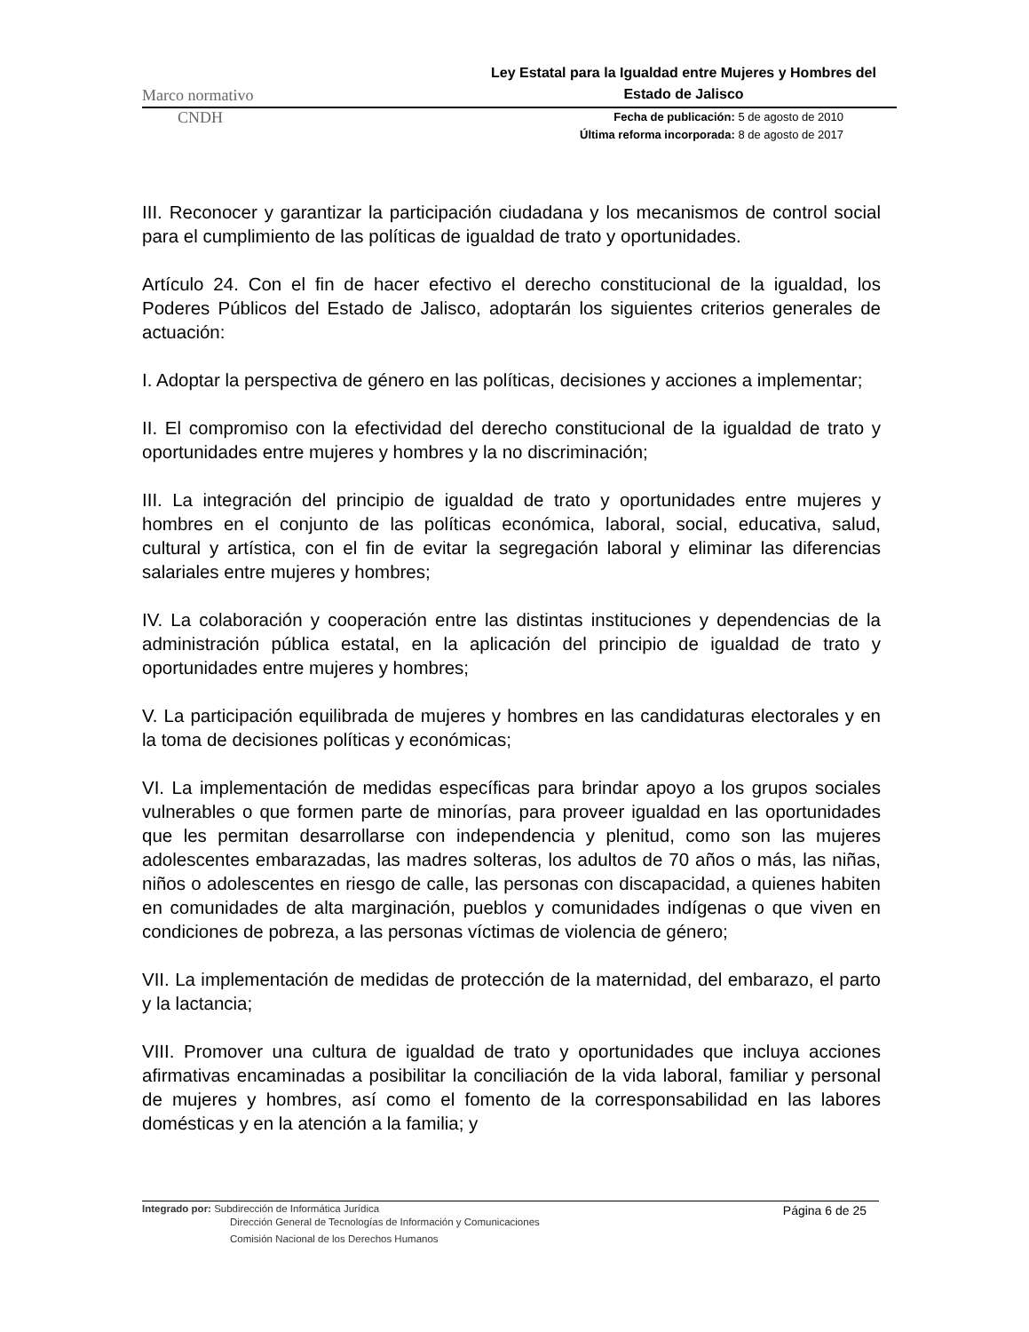Marco normativo Ley Estatal para la Igualdad entre Mujeres y Hombres del Estado de Jalisco
CNDH
Fecha de publicación: 5 de agosto de 2010
Última reforma incorporada: 8 de agosto de 2017
III. Reconocer y garantizar la participación ciudadana y los mecanismos de control social para el cumplimiento de las políticas de igualdad de trato y oportunidades.
Artículo 24. Con el fin de hacer efectivo el derecho constitucional de la igualdad, los Poderes Públicos del Estado de Jalisco, adoptarán los siguientes criterios generales de actuación:
I. Adoptar la perspectiva de género en las políticas, decisiones y acciones a implementar;
II. El compromiso con la efectividad del derecho constitucional de la igualdad de trato y oportunidades entre mujeres y hombres y la no discriminación;
III. La integración del principio de igualdad de trato y oportunidades entre mujeres y hombres en el conjunto de las políticas económica, laboral, social, educativa, salud, cultural y artística, con el fin de evitar la segregación laboral y eliminar las diferencias salariales entre mujeres y hombres;
IV. La colaboración y cooperación entre las distintas instituciones y dependencias de la administración pública estatal, en la aplicación del principio de igualdad de trato y oportunidades entre mujeres y hombres;
V. La participación equilibrada de mujeres y hombres en las candidaturas electorales y en la toma de decisiones políticas y económicas;
VI. La implementación de medidas específicas para brindar apoyo a los grupos sociales vulnerables o que formen parte de minorías, para proveer igualdad en las oportunidades que les permitan desarrollarse con independencia y plenitud, como son las mujeres adolescentes embarazadas, las madres solteras, los adultos de 70 años o más, las niñas, niños o adolescentes en riesgo de calle, las personas con discapacidad, a quienes habiten en comunidades de alta marginación, pueblos y comunidades indígenas o que viven en condiciones de pobreza, a las personas víctimas de violencia de género;
VII. La implementación de medidas de protección de la maternidad, del embarazo, el parto y la lactancia;
VIII. Promover una cultura de igualdad de trato y oportunidades que incluya acciones afirmativas encaminadas a posibilitar la conciliación de la vida laboral, familiar y personal de mujeres y hombres, así como el fomento de la corresponsabilidad en las labores domésticas y en la atención a la familia; y
Integrado por: Subdirección de Informática Jurídica
Dirección General de Tecnologías de Información y Comunicaciones
Comisión Nacional de los Derechos Humanos
Página 6 de 25